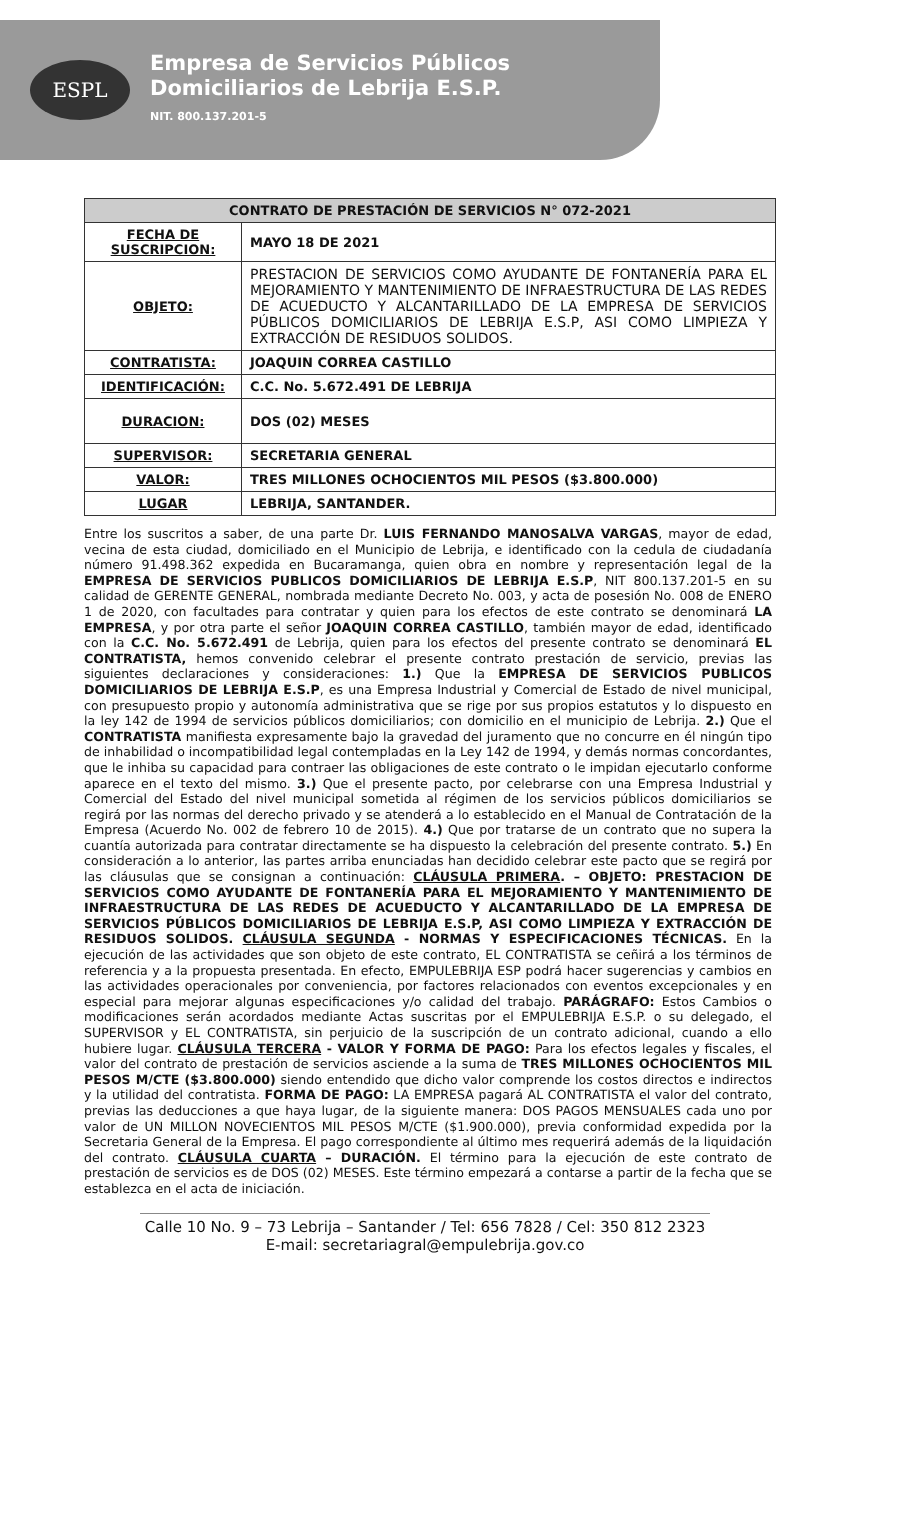ESPL
Empresa de Servicios Públicos
Domiciliarios de Lebrija E.S.P.
NIT. 800.137.201-5
| CONTRATO DE PRESTACIÓN DE SERVICIOS N° 072-2021 | |
| --- | --- |
| FECHA DE SUSCRIPCION: | MAYO 18 DE 2021 |
| OBJETO: | PRESTACION DE SERVICIOS COMO AYUDANTE DE FONTANERÍA PARA EL MEJORAMIENTO Y MANTENIMIENTO DE INFRAESTRUCTURA DE LAS REDES DE ACUEDUCTO Y ALCANTARILLADO DE LA EMPRESA DE SERVICIOS PÚBLICOS DOMICILIARIOS DE LEBRIJA E.S.P, ASI COMO LIMPIEZA Y EXTRACCIÓN DE RESIDUOS SOLIDOS. |
| CONTRATISTA: | JOAQUIN CORREA CASTILLO |
| IDENTIFICACIÓN: | C.C. No. 5.672.491 DE LEBRIJA |
| DURACION: | DOS (02) MESES |
| SUPERVISOR: | SECRETARIA GENERAL |
| VALOR: | TRES MILLONES OCHOCIENTOS MIL PESOS ($3.800.000) |
| LUGAR | LEBRIJA, SANTANDER. |
Entre los suscritos a saber, de una parte Dr. LUIS FERNANDO MANOSALVA VARGAS, mayor de edad, vecina de esta ciudad, domiciliado en el Municipio de Lebrija, e identificado con la cedula de ciudadanía número 91.498.362 expedida en Bucaramanga, quien obra en nombre y representación legal de la EMPRESA DE SERVICIOS PUBLICOS DOMICILIARIOS DE LEBRIJA E.S.P, NIT 800.137.201-5 en su calidad de GERENTE GENERAL, nombrada mediante Decreto No. 003, y acta de posesión No. 008 de ENERO 1 de 2020, con facultades para contratar y quien para los efectos de este contrato se denominará LA EMPRESA, y por otra parte el señor JOAQUIN CORREA CASTILLO, también mayor de edad, identificado con la C.C. No. 5.672.491 de Lebrija, quien para los efectos del presente contrato se denominará EL CONTRATISTA, hemos convenido celebrar el presente contrato prestación de servicio, previas las siguientes declaraciones y consideraciones: 1.) Que la EMPRESA DE SERVICIOS PUBLICOS DOMICILIARIOS DE LEBRIJA E.S.P, es una Empresa Industrial y Comercial de Estado de nivel municipal, con presupuesto propio y autonomía administrativa que se rige por sus propios estatutos y lo dispuesto en la ley 142 de 1994 de servicios públicos domiciliarios; con domicilio en el municipio de Lebrija. 2.) Que el CONTRATISTA manifiesta expresamente bajo la gravedad del juramento que no concurre en él ningún tipo de inhabilidad o incompatibilidad legal contempladas en la Ley 142 de 1994, y demás normas concordantes, que le inhiba su capacidad para contraer las obligaciones de este contrato o le impidan ejecutarlo conforme aparece en el texto del mismo. 3.) Que el presente pacto, por celebrarse con una Empresa Industrial y Comercial del Estado del nivel municipal sometida al régimen de los servicios públicos domiciliarios se regirá por las normas del derecho privado y se atenderá a lo establecido en el Manual de Contratación de la Empresa (Acuerdo No. 002 de febrero 10 de 2015). 4.) Que por tratarse de un contrato que no supera la cuantía autorizada para contratar directamente se ha dispuesto la celebración del presente contrato. 5.) En consideración a lo anterior, las partes arriba enunciadas han decidido celebrar este pacto que se regirá por las cláusulas que se consignan a continuación: CLÁUSULA PRIMERA. – OBJETO: PRESTACION DE SERVICIOS COMO AYUDANTE DE FONTANERÍA PARA EL MEJORAMIENTO Y MANTENIMIENTO DE INFRAESTRUCTURA DE LAS REDES DE ACUEDUCTO Y ALCANTARILLADO DE LA EMPRESA DE SERVICIOS PÚBLICOS DOMICILIARIOS DE LEBRIJA E.S.P, ASI COMO LIMPIEZA Y EXTRACCIÓN DE RESIDUOS SOLIDOS. CLÁUSULA SEGUNDA - NORMAS Y ESPECIFICACIONES TÉCNICAS. En la ejecución de las actividades que son objeto de este contrato, EL CONTRATISTA se ceñirá a los términos de referencia y a la propuesta presentada. En efecto, EMPULEBRIJA ESP podrá hacer sugerencias y cambios en las actividades operacionales por conveniencia, por factores relacionados con eventos excepcionales y en especial para mejorar algunas especificaciones y/o calidad del trabajo. PARÁGRAFO: Estos Cambios o modificaciones serán acordados mediante Actas suscritas por el EMPULEBRIJA E.S.P. o su delegado, el SUPERVISOR y EL CONTRATISTA, sin perjuicio de la suscripción de un contrato adicional, cuando a ello hubiere lugar. CLÁUSULA TERCERA - VALOR Y FORMA DE PAGO: Para los efectos legales y fiscales, el valor del contrato de prestación de servicios asciende a la suma de TRES MILLONES OCHOCIENTOS MIL PESOS M/CTE ($3.800.000) siendo entendido que dicho valor comprende los costos directos e indirectos y la utilidad del contratista. FORMA DE PAGO: LA EMPRESA pagará AL CONTRATISTA el valor del contrato, previas las deducciones a que haya lugar, de la siguiente manera: DOS PAGOS MENSUALES cada uno por valor de UN MILLON NOVECIENTOS MIL PESOS M/CTE ($1.900.000), previa conformidad expedida por la Secretaria General de la Empresa. El pago correspondiente al último mes requerirá además de la liquidación del contrato. CLÁUSULA CUARTA – DURACIÓN. El término para la ejecución de este contrato de prestación de servicios es de DOS (02) MESES. Este término empezará a contarse a partir de la fecha que se establezca en el acta de iniciación.
Calle 10 No. 9 – 73 Lebrija – Santander / Tel: 656 7828 / Cel: 350 812 2323
E-mail: secretariagral@empulebrija.gov.co